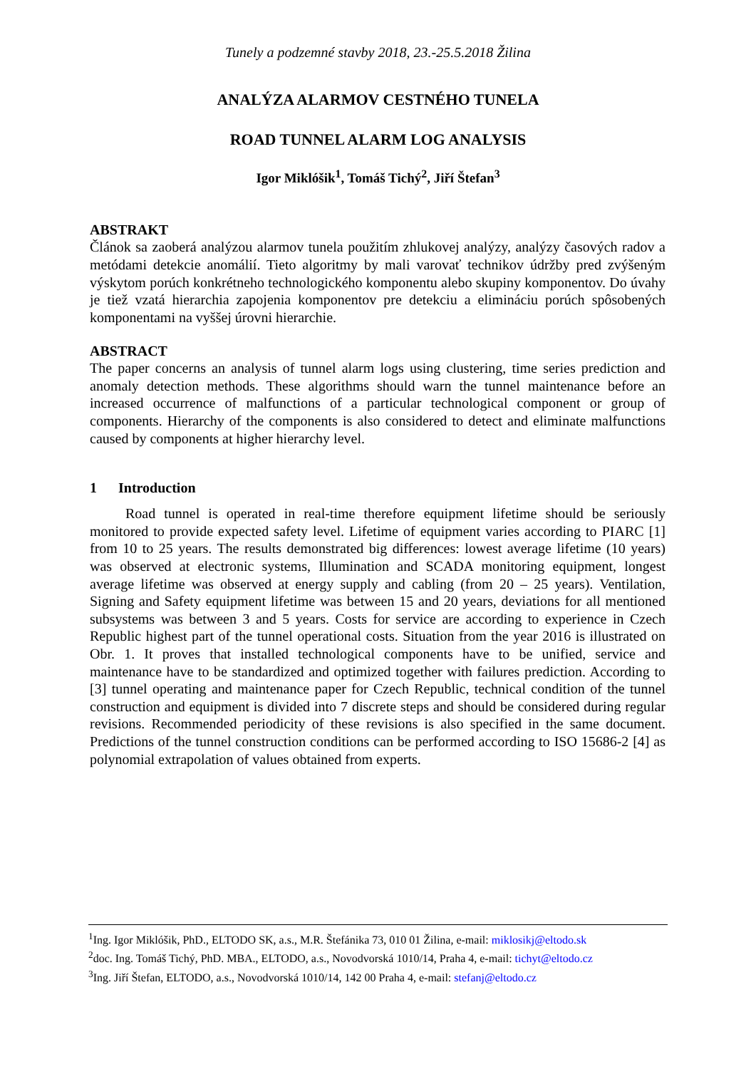Tunely a podzemné stavby 2018, 23.-25.5.2018 Žilina
ANALÝZA ALARMOV CESTNÉHO TUNELA
ROAD TUNNEL ALARM LOG ANALYSIS
Igor Miklóšik<sup>1</sup>, Tomáš Tichý<sup>2</sup>, Jiří Štefan<sup>3</sup>
ABSTRAKT
Článok sa zaoberá analýzou alarmov tunela použitím zhlukovej analýzy, analýzy časových radov a metódami detekcie anomálií. Tieto algoritmy by mali varovať technikov údržby pred zvýšeným výskytom porúch konkrétneho technologického komponentu alebo skupiny komponentov. Do úvahy je tiež vzatá hierarchia zapojenia komponentov pre detekciu a elimináciu porúch spôsobených komponentami na vyššej úrovni hierarchie.
ABSTRACT
The paper concerns an analysis of tunnel alarm logs using clustering, time series prediction and anomaly detection methods. These algorithms should warn the tunnel maintenance before an increased occurrence of malfunctions of a particular technological component or group of components. Hierarchy of the components is also considered to detect and eliminate malfunctions caused by components at higher hierarchy level.
1 Introduction
Road tunnel is operated in real-time therefore equipment lifetime should be seriously monitored to provide expected safety level. Lifetime of equipment varies according to PIARC [1] from 10 to 25 years. The results demonstrated big differences: lowest average lifetime (10 years) was observed at electronic systems, Illumination and SCADA monitoring equipment, longest average lifetime was observed at energy supply and cabling (from 20 – 25 years). Ventilation, Signing and Safety equipment lifetime was between 15 and 20 years, deviations for all mentioned subsystems was between 3 and 5 years. Costs for service are according to experience in Czech Republic highest part of the tunnel operational costs. Situation from the year 2016 is illustrated on Obr. 1. It proves that installed technological components have to be unified, service and maintenance have to be standardized and optimized together with failures prediction. According to [3] tunnel operating and maintenance paper for Czech Republic, technical condition of the tunnel construction and equipment is divided into 7 discrete steps and should be considered during regular revisions. Recommended periodicity of these revisions is also specified in the same document. Predictions of the tunnel construction conditions can be performed according to ISO 15686-2 [4] as polynomial extrapolation of values obtained from experts.
<sup>1</sup> Ing. Igor Miklóšik, PhD., ELTODO SK, a.s., M.R. Štefánika 73, 010 01 Žilina, e-mail: miklosikj@eltodo.sk
<sup>2</sup> doc. Ing. Tomáš Tichý, PhD. MBA., ELTODO, a.s., Novodvorská 1010/14, Praha 4, e-mail: tichyt@eltodo.cz
<sup>3</sup> Ing. Jiří Štefan, ELTODO, a.s., Novodvorská 1010/14, 142 00 Praha 4, e-mail: stefanj@eltodo.cz